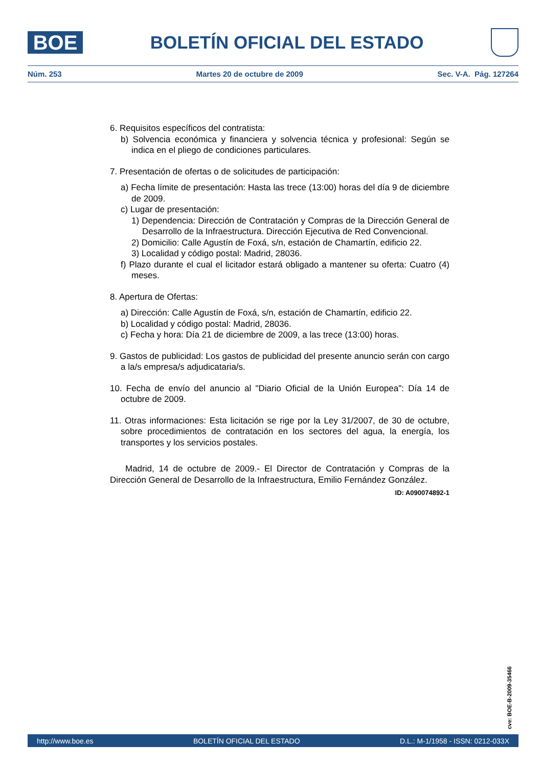BOE
BOLETÍN OFICIAL DEL ESTADO
Núm. 253 Martes 20 de octubre de 2009 Sec. V-A. Pág. 127264
6. Requisitos específicos del contratista:
b) Solvencia económica y financiera y solvencia técnica y profesional: Según se indica en el pliego de condiciones particulares.
7. Presentación de ofertas o de solicitudes de participación:
a) Fecha límite de presentación: Hasta las trece (13:00) horas del día 9 de diciembre de 2009.
c) Lugar de presentación:
1) Dependencia: Dirección de Contratación y Compras de la Dirección General de Desarrollo de la Infraestructura. Dirección Ejecutiva de Red Convencional.
2) Domicilio: Calle Agustín de Foxá, s/n, estación de Chamartín, edificio 22.
3) Localidad y código postal: Madrid, 28036.
f) Plazo durante el cual el licitador estará obligado a mantener su oferta: Cuatro (4) meses.
8. Apertura de Ofertas:
a) Dirección: Calle Agustín de Foxá, s/n, estación de Chamartín, edificio 22.
b) Localidad y código postal: Madrid, 28036.
c) Fecha y hora: Día 21 de diciembre de 2009, a las trece (13:00) horas.
9. Gastos de publicidad: Los gastos de publicidad del presente anuncio serán con cargo a la/s empresa/s adjudicataria/s.
10. Fecha de envío del anuncio al "Diario Oficial de la Unión Europea": Día 14 de octubre de 2009.
11. Otras informaciones: Esta licitación se rige por la Ley 31/2007, de 30 de octubre, sobre procedimientos de contratación en los sectores del agua, la energía, los transportes y los servicios postales.
Madrid, 14 de octubre de 2009.- El Director de Contratación y Compras de la Dirección General de Desarrollo de la Infraestructura, Emilio Fernández González.
ID: A090074892-1
cve: BOE-B-2009-35466
http://www.boe.es BOLETÍN OFICIAL DEL ESTADO D.L.: M-1/1958 - ISSN: 0212-033X